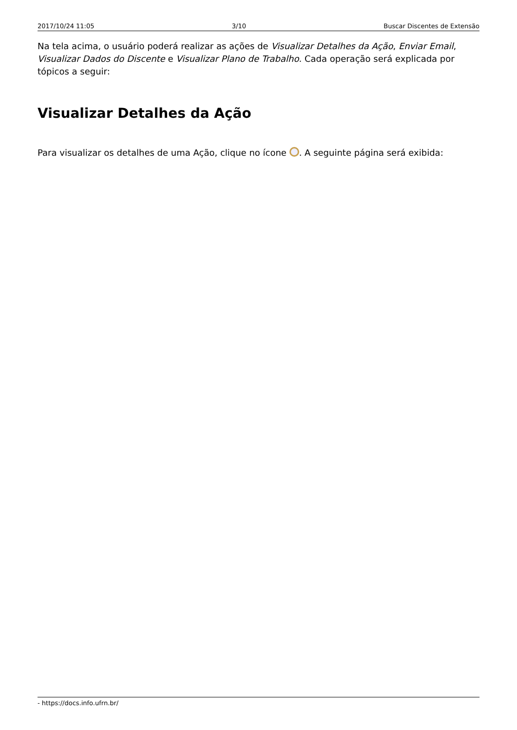2017/10/24 11:05 3/10 Buscar Discentes de Extensão
Na tela acima, o usuário poderá realizar as ações de Visualizar Detalhes da Ação, Enviar Email, Visualizar Dados do Discente e Visualizar Plano de Trabalho. Cada operação será explicada por tópicos a seguir:
Visualizar Detalhes da Ação
Para visualizar os detalhes de uma Ação, clique no ícone . A seguinte página será exibida:
- https://docs.info.ufrn.br/